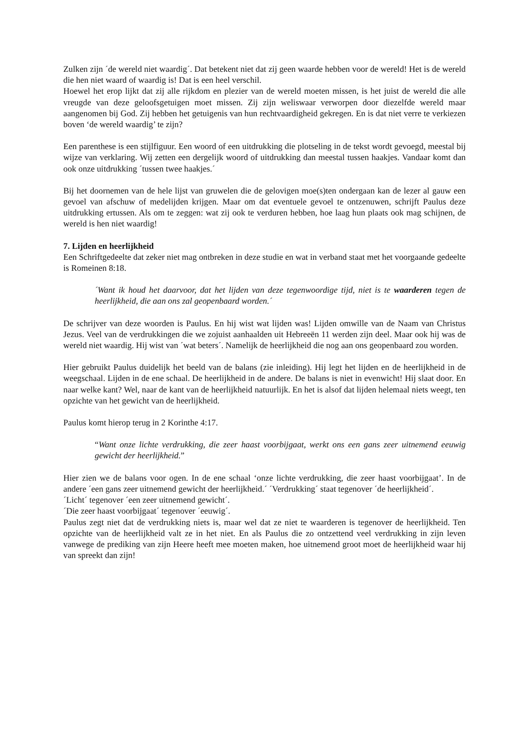Zulken zijn ´de wereld niet waardig´. Dat betekent niet dat zij geen waarde hebben voor de wereld! Het is de wereld die hen niet waard of waardig is! Dat is een heel verschil.
Hoewel het erop lijkt dat zij alle rijkdom en plezier van de wereld moeten missen, is het juist de wereld die alle vreugde van deze geloofsgetuigen moet missen. Zij zijn weliswaar verworpen door diezelfde wereld maar aangenomen bij God. Zij hebben het getuigenis van hun rechtvaardigheid gekregen. En is dat niet verre te verkiezen boven ‘de wereld waardig’ te zijn?
Een parenthese is een stijlfiguur. Een woord of een uitdrukking die plotseling in de tekst wordt gevoegd, meestal bij wijze van verklaring. Wij zetten een dergelijk woord of uitdrukking dan meestal tussen haakjes. Vandaar komt dan ook onze uitdrukking ´tussen twee haakjes.´
Bij het doornemen van de hele lijst van gruwelen die de gelovigen moe(s)ten ondergaan kan de lezer al gauw een gevoel van afschuw of medelijden krijgen. Maar om dat eventuele gevoel te ontzenuwen, schrijft Paulus deze uitdrukking ertussen. Als om te zeggen: wat zij ook te verduren hebben, hoe laag hun plaats ook mag schijnen, de wereld is hen niet waardig!
7. Lijden en heerlijkheid
Een Schriftgedeelte dat zeker niet mag ontbreken in deze studie en wat in verband staat met het voorgaande gedeelte is Romeinen 8:18.
´Want ik houd het daarvoor, dat het lijden van deze tegenwoordige tijd, niet is te waarderen tegen de heerlijkheid, die aan ons zal geopenbaard worden.´
De schrijver van deze woorden is Paulus. En hij wist wat lijden was! Lijden omwille van de Naam van Christus Jezus. Veel van de verdrukkingen die we zojuist aanhaalden uit Hebreeën 11 werden zijn deel. Maar ook hij was de wereld niet waardig. Hij wist van ´wat beters´. Namelijk de heerlijkheid die nog aan ons geopenbaard zou worden.
Hier gebruikt Paulus duidelijk het beeld van de balans (zie inleiding). Hij legt het lijden en de heerlijkheid in de weegschaal. Lijden in de ene schaal. De heerlijkheid in de andere. De balans is niet in evenwicht! Hij slaat door. En naar welke kant? Wel, naar de kant van de heerlijkheid natuurlijk. En het is alsof dat lijden helemaal niets weegt, ten opzichte van het gewicht van de heerlijkheid.
Paulus komt hierop terug in 2 Korinthe 4:17.
“Want onze lichte verdrukking, die zeer haast voorbijgaat, werkt ons een gans zeer uitnemend eeuwig gewicht der heerlijkheid.”
Hier zien we de balans voor ogen. In de ene schaal ‘onze lichte verdrukking, die zeer haast voorbijgaat’. In de andere ´een gans zeer uitnemend gewicht der heerlijkheid.´ ´Verdrukking´ staat tegenover ´de heerlijkheid´.
´Licht´ tegenover ´een zeer uitnemend gewicht´.
´Die zeer haast voorbijgaat´ tegenover ´eeuwig´.
Paulus zegt niet dat de verdrukking niets is, maar wel dat ze niet te waarderen is tegenover de heerlijkheid. Ten opzichte van de heerlijkheid valt ze in het niet. En als Paulus die zo ontzettend veel verdrukking in zijn leven vanwege de prediking van zijn Heere heeft mee moeten maken, hoe uitnemend groot moet de heerlijkheid waar hij van spreekt dan zijn!